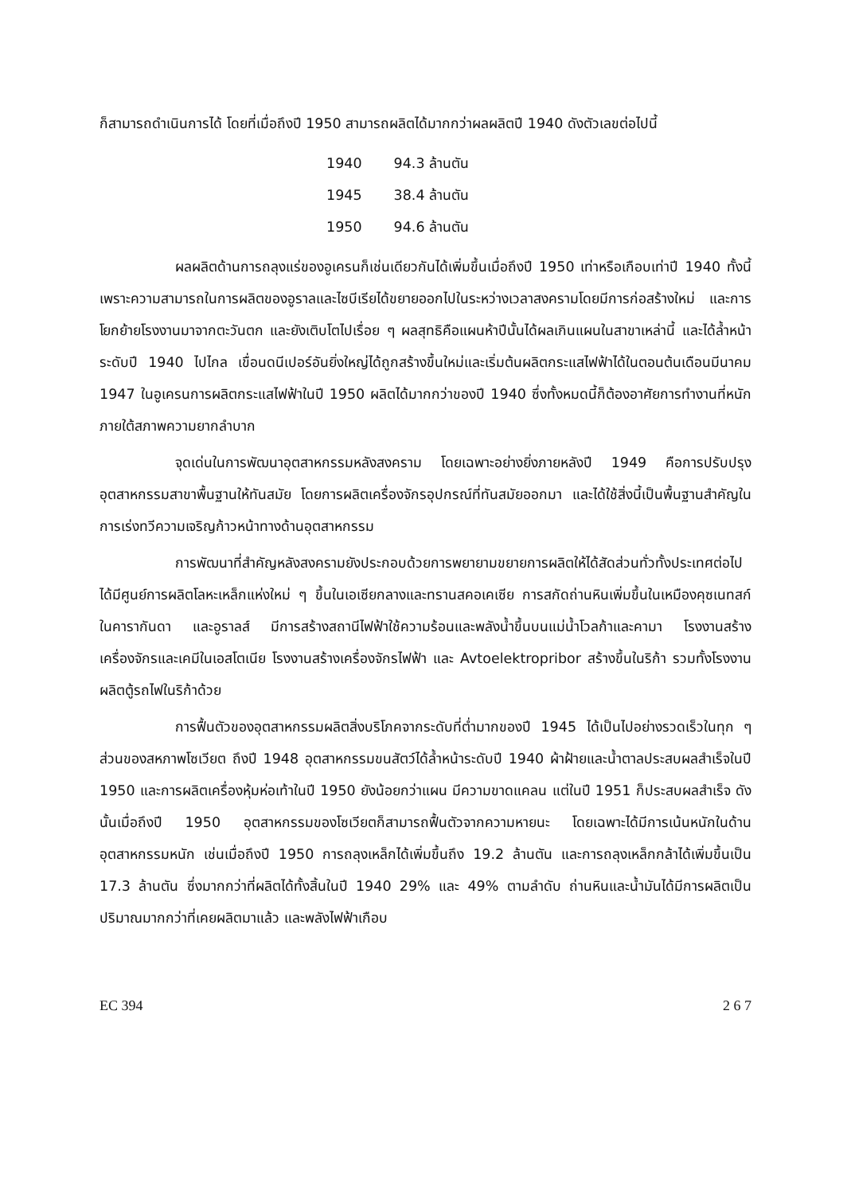ก็สามารถดำเนินการได้ โดยที่เมื่อถึงปี 1950 สามารถผลิตได้มากกว่าผลผลิตปี 1940 ดังตัวเลขต่อไปนี้
| 1940 | 94.3 ล้านตัน |
| 1945 | 38.4 ล้านตัน |
| 1950 | 94.6 ล้านตัน |
ผลผลิตด้านการถลุงแร่ของอูเครนก็เช่นเดียวกันได้เพิ่มขึ้นเมื่อถึงปี 1950 เท่าหรือเกือบเท่าปี 1940 ทั้งนี้เพราะความสามารถในการผลิตของอูราลและไซบีเรียได้ขยายออกไปในระหว่างเวลาสงครามโดยมีการก่อสร้างใหม่ และการโยกย้ายโรงงานมาจากตะวันตก และยังเติบโตไปเรื่อย ๆ ผลสุทธิคือแผนห้าปีนั้นได้ผลเกินแผนในสาขาเหล่านี้ และได้ล้ำหน้าระดับปี 1940 ไปไกล เขื่อนดนีเปอร์อันยิ่งใหญ่ได้ถูกสร้างขึ้นใหม่และเริ่มต้นผลิตกระแสไฟฟ้าได้ในตอนต้นเดือนมีนาคม 1947 ในอูเครนการผลิตกระแสไฟฟ้าในปี 1950 ผลิตได้มากกว่าของปี 1940 ซึ่งทั้งหมดนี้ก็ต้องอาศัยการทำงานที่หนักภายใต้สภาพความยากลำบาก
จุดเด่นในการพัฒนาอุตสาหกรรมหลังสงคราม โดยเฉพาะอย่างยิ่งภายหลังปี 1949 คือการปรับปรุงอุตสาหกรรมสาขาพื้นฐานให้ทันสมัย โดยการผลิตเครื่องจักรอุปกรณ์ที่ทันสมัยออกมา และได้ใช้สิ่งนี้เป็นพื้นฐานสำคัญในการเร่งทวีความเจริญก้าวหน้าทางด้านอุตสาหกรรม
การพัฒนาที่สำคัญหลังสงครามยังประกอบด้วยการพยายามขยายการผลิตให้ได้สัดส่วนทั่วทั้งประเทศต่อไป ได้มีศูนย์การผลิตโลหะเหล็กแห่งใหม่ ๆ ขึ้นในเอเซียกลางและทรานสคอเคเซีย การสกัดถ่านหินเพิ่มขึ้นในเหมืองคุซเนทสก์ ในคารากันดา และอูราลส์ มีการสร้างสถานีไฟฟ้าใช้ความร้อนและพลังน้ำขึ้นบนแม่น้ำโวลก้าและคามา โรงงานสร้างเครื่องจักรและเคมีในเอสโตเนีย โรงงานสร้างเครื่องจักรไฟฟ้า และ Avtoelektropribor สร้างขึ้นในริก้า รวมทั้งโรงงานผลิตตู้รถไฟในริก้าด้วย
การฟื้นตัวของอุตสาหกรรมผลิตสิ่งบริโภคจากระดับที่ต่ำมากของปี 1945 ได้เป็นไปอย่างรวดเร็วในทุก ๆ ส่วนของสหภาพโซเวียต ถึงปี 1948 อุตสาหกรรมขนสัตว์ได้ล้ำหน้าระดับปี 1940 ผ้าฝ้ายและน้ำตาลประสบผลสำเร็จในปี 1950 และการผลิตเครื่องหุ้มห่อเท้าในปี 1950 ยังน้อยกว่าแผน มีความขาดแคลน แต่ในปี 1951 ก็ประสบผลสำเร็จ ดังนั้นเมื่อถึงปี 1950 อุตสาหกรรมของโซเวียตก็สามารถฟื้นตัวจากความหายนะ โดยเฉพาะได้มีการเน้นหนักในด้านอุตสาหกรรมหนัก เช่นเมื่อถึงปี 1950 การถลุงเหล็กได้เพิ่มขึ้นถึง 19.2 ล้านตัน และการถลุงเหล็กกล้าได้เพิ่มขึ้นเป็น 17.3 ล้านตัน ซึ่งมากกว่าที่ผลิตได้ทั้งสิ้นในปี 1940 29% และ 49% ตามลำดับ ถ่านหินและน้ำมันได้มีการผลิตเป็นปริมาณมากกว่าที่เคยผลิตมาแล้ว และพลังไฟฟ้าเกือบ
EC 394 2 6 7